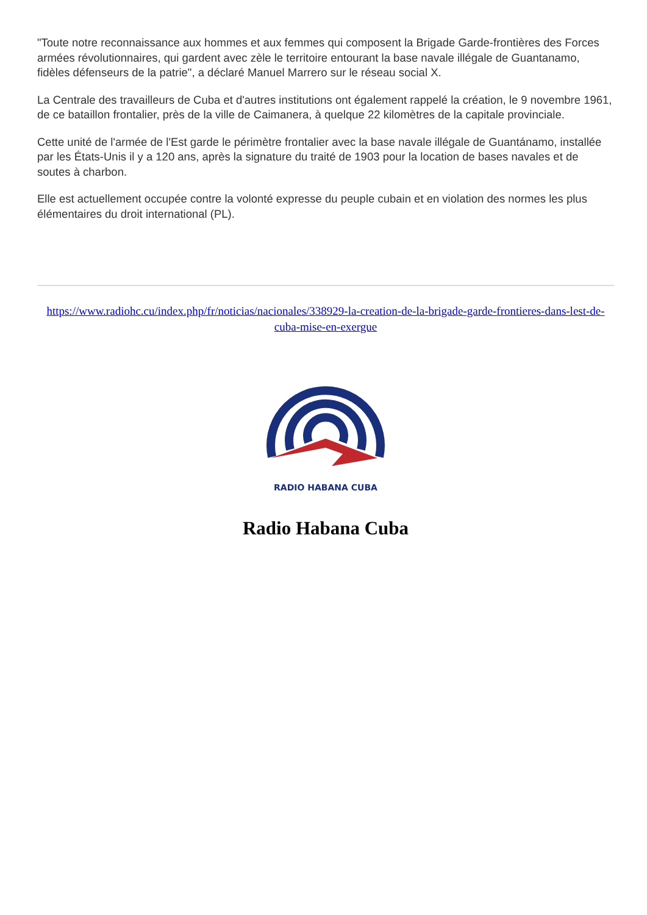"Toute notre reconnaissance aux hommes et aux femmes qui composent la Brigade Garde-frontières des Forces armées révolutionnaires, qui gardent avec zèle le territoire entourant la base navale illégale de Guantanamo, fidèles défenseurs de la patrie", a déclaré Manuel Marrero sur le réseau social X.
La Centrale des travailleurs de Cuba et d'autres institutions ont également rappelé la création, le 9 novembre 1961, de ce bataillon frontalier, près de la ville de Caimanera, à quelque 22 kilomètres de la capitale provinciale.
Cette unité de l'armée de l'Est garde le périmètre frontalier avec la base navale illégale de Guantánamo, installée par les États-Unis il y a 120 ans, après la signature du traité de 1903 pour la location de bases navales et de soutes à charbon.
Elle est actuellement occupée contre la volonté expresse du peuple cubain et en violation des normes les plus élémentaires du droit international (PL).
https://www.radiohc.cu/index.php/fr/noticias/nacionales/338929-la-creation-de-la-brigade-garde-frontieres-dans-lest-de-cuba-mise-en-exergue
RADIO HABANA CUBA
Radio Habana Cuba